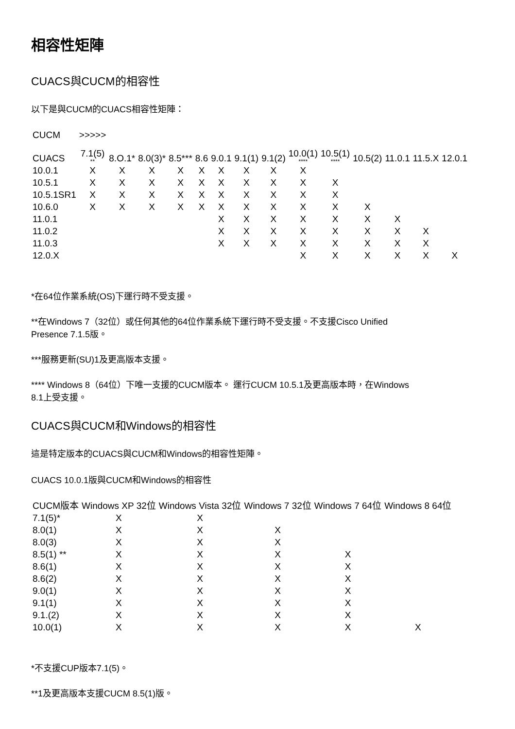相容性矩陣
CUACS與CUCM的相容性
以下是與CUCM的CUACS相容性矩陣：
| CUCM | >>>>> | | | | | | | | | | | | | |
| --- | --- | --- | --- | --- | --- | --- | --- | --- | --- | --- | --- | --- | --- | --- |
| CUACS | 7.1(5) ** | 8.O.1* | 8.0(3)* | 8.5*** | 8.6 | 9.0.1 | 9.1(1) | 9.1(2) | 10.0(1) **** | 10.5(1) **** | 10.5(2) | 11.0.1 | 11.5.X | 12.0.1 |
| 10.0.1 | X | X | X | X | X | X | X | X | X | | | | | |
| 10.5.1 | X | X | X | X | X | X | X | X | X | X | | | | |
| 10.5.1SR1 | X | X | X | X | X | X | X | X | X | X | | | | |
| 10.6.0 | X | X | X | X | X | X | X | X | X | X | X | | | |
| 11.0.1 | | | | | | X | X | X | X | X | X | X | | |
| 11.0.2 | | | | | | X | X | X | X | X | X | X | X | |
| 11.0.3 | | | | | | X | X | X | X | X | X | X | X | |
| 12.0.X | | | | | | | | | X | X | X | X | X | X |
*在64位作業系統(OS)下運行時不受支援。
**在Windows 7（32位）或任何其他的64位作業系統下運行時不受支援。不支援Cisco Unified
Presence 7.1.5版。
***服務更新(SU)1及更高版本支援。
**** Windows 8（64位）下唯一支援的CUCM版本。 運行CUCM 10.5.1及更高版本時，在Windows
8.1上受支援。
CUACS與CUCM和Windows的相容性
這是特定版本的CUACS與CUCM和Windows的相容性矩陣。
CUACS 10.0.1版與CUCM和Windows的相容性
| CUCM版本 | Windows XP 32位 | Windows Vista 32位 | Windows 7 32位 | Windows 7 64位 | Windows 8 64位 |
| --- | --- | --- | --- | --- | --- |
| 7.1(5)* | X | X | | | |
| 8.0(1) | X | X | X | | |
| 8.0(3) | X | X | X | | |
| 8.5(1) ** | X | X | X | X | |
| 8.6(1) | X | X | X | X | |
| 8.6(2) | X | X | X | X | |
| 9.0(1) | X | X | X | X | |
| 9.1(1) | X | X | X | X | |
| 9.1.(2) | X | X | X | X | |
| 10.0(1) | X | X | X | X | X |
*不支援CUP版本7.1(5)。
**1及更高版本支援CUCM 8.5(1)版。